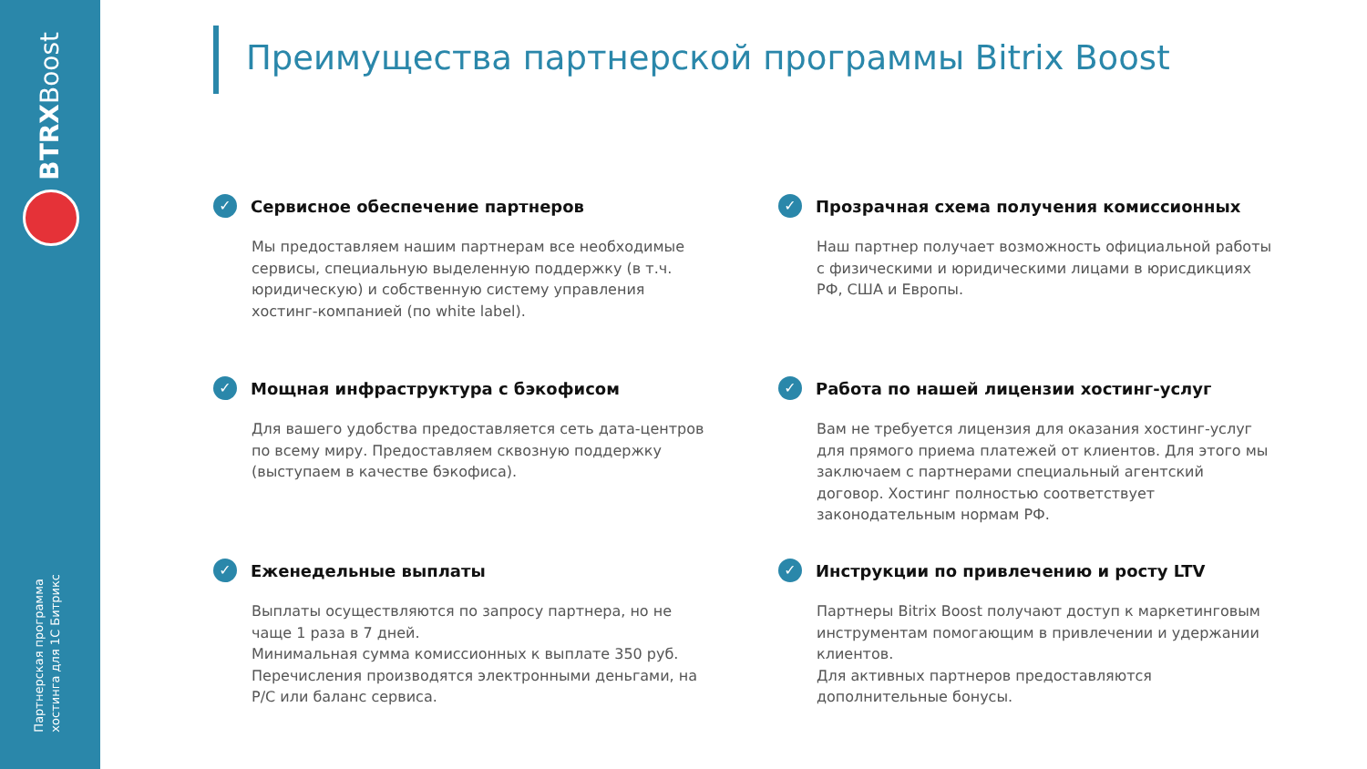BTRXBoost
Партнерская программа
хостинга для 1С Битрикс
Преимущества партнерской программы Bitrix Boost
✓ Сервисное обеспечение партнеров
Мы предоставляем нашим партнерам все необходимые сервисы, специальную выделенную поддержку (в т.ч. юридическую) и собственную систему управления хостинг-компанией (по white label).
✓ Прозрачная схема получения комиссионных
Наш партнер получает возможность официальной работы с физическими и юридическими лицами в юрисдикциях РФ, США и Европы.
✓ Мощная инфраструктура с бэкофисом
Для вашего удобства предоставляется сеть дата-центров по всему миру. Предоставляем сквозную поддержку (выступаем в качестве бэкофиса).
✓ Работа по нашей лицензии хостинг-услуг
Вам не требуется лицензия для оказания хостинг-услуг для прямого приема платежей от клиентов. Для этого мы заключаем с партнерами специальный агентский договор. Хостинг полностью соответствует законодательным нормам РФ.
✓ Еженедельные выплаты
Выплаты осуществляются по запросу партнера, но не чаще 1 раза в 7 дней.
Минимальная сумма комиссионных к выплате 350 руб.
Перечисления производятся электронными деньгами, на Р/С или баланс сервиса.
✓ Инструкции по привлечению и росту LTV
Партнеры Bitrix Boost получают доступ к маркетинговым инструментам помогающим в привлечении и удержании клиентов.
Для активных партнеров предоставляются дополнительные бонусы.